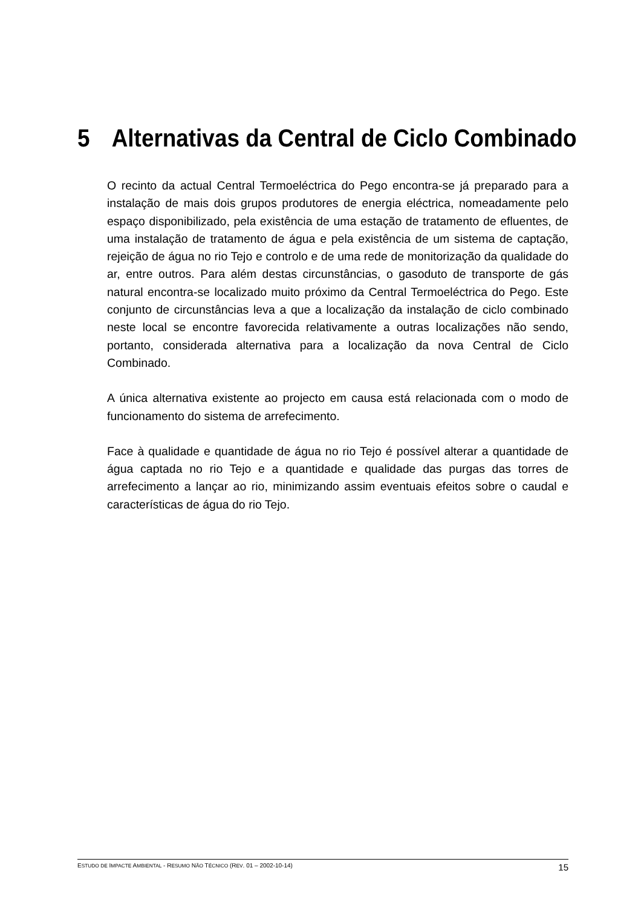5 Alternativas da Central de Ciclo Combinado
O recinto da actual Central Termoeléctrica do Pego encontra-se já preparado para a instalação de mais dois grupos produtores de energia eléctrica, nomeadamente pelo espaço disponibilizado, pela existência de uma estação de tratamento de efluentes, de uma instalação de tratamento de água e pela existência de um sistema de captação, rejeição de água no rio Tejo e controlo e de uma rede de monitorização da qualidade do ar, entre outros. Para além destas circunstâncias, o gasoduto de transporte de gás natural encontra-se localizado muito próximo da Central Termoeléctrica do Pego. Este conjunto de circunstâncias leva a que a localização da instalação de ciclo combinado neste local se encontre favorecida relativamente a outras localizações não sendo, portanto, considerada alternativa para a localização da nova Central de Ciclo Combinado.
A única alternativa existente ao projecto em causa está relacionada com o modo de funcionamento do sistema de arrefecimento.
Face à qualidade e quantidade de água no rio Tejo é possível alterar a quantidade de água captada no rio Tejo e a quantidade e qualidade das purgas das torres de arrefecimento a lançar ao rio, minimizando assim eventuais efeitos sobre o caudal e características de água do rio Tejo.
ESTUDO DE IMPACTE AMBIENTAL - RESUMO NÃO TÉCNICO (REV. 01 – 2002-10-14) 15